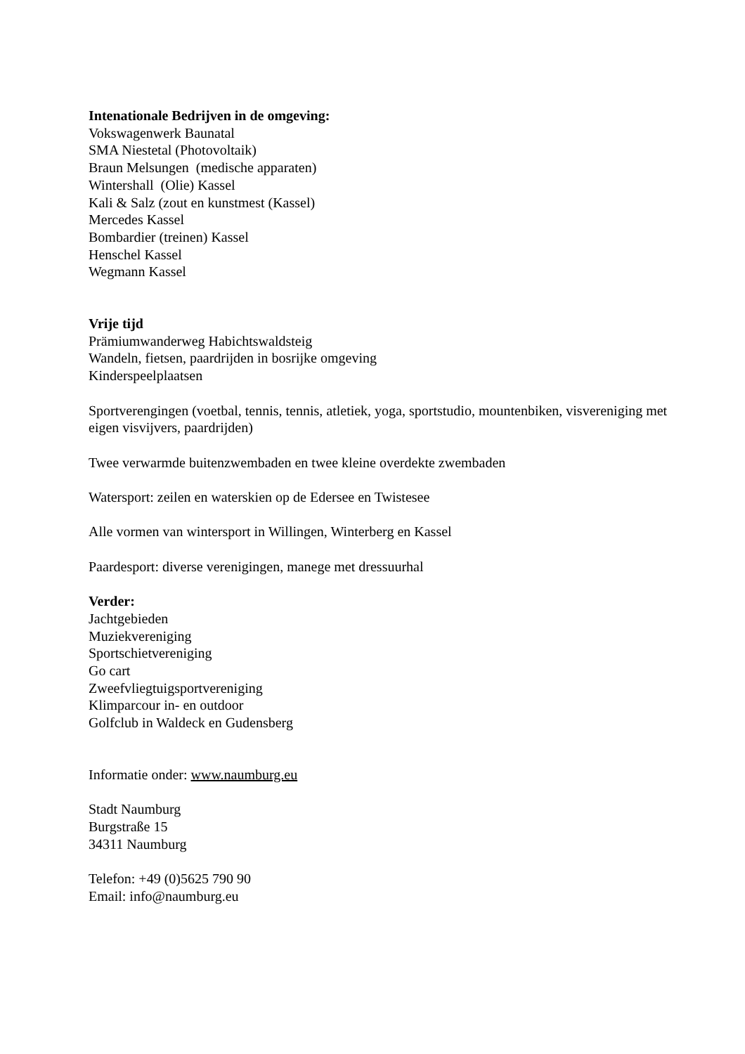Intenationale Bedrijven in de omgeving:
Vokswagenwerk Baunatal
SMA Niestetal (Photovoltaik)
Braun Melsungen (medische apparaten)
Wintershall (Olie) Kassel
Kali & Salz (zout en kunstmest (Kassel)
Mercedes Kassel
Bombardier (treinen) Kassel
Henschel Kassel
Wegmann Kassel
Vrije tijd
Prämiumwanderweg Habichtswaldsteig
Wandeln, fietsen, paardrijden in bosrijke omgeving
Kinderspeelplaatsen
Sportverengingen (voetbal, tennis, tennis, atletiek, yoga, sportstudio, mountenbiken, visvereniging met eigen visvijvers, paardrijden)
Twee verwarmde buitenzwembaden en twee kleine overdekte zwembaden
Watersport: zeilen en waterskien op de Edersee en Twistesee
Alle vormen van wintersport in Willingen, Winterberg en Kassel
Paardesport: diverse verenigingen, manege met dressuurhal
Verder:
Jachtgebieden
Muziekvereniging
Sportschietvereniging
Go cart
Zweefvliegtuigsportvereniging
Klimparcour in- en outdoor
Golfclub in Waldeck en Gudensberg
Informatie onder: www.naumburg.eu
Stadt Naumburg
Burgstraße 15
34311 Naumburg
Telefon: +49 (0)5625 790 90
Email: info@naumburg.eu